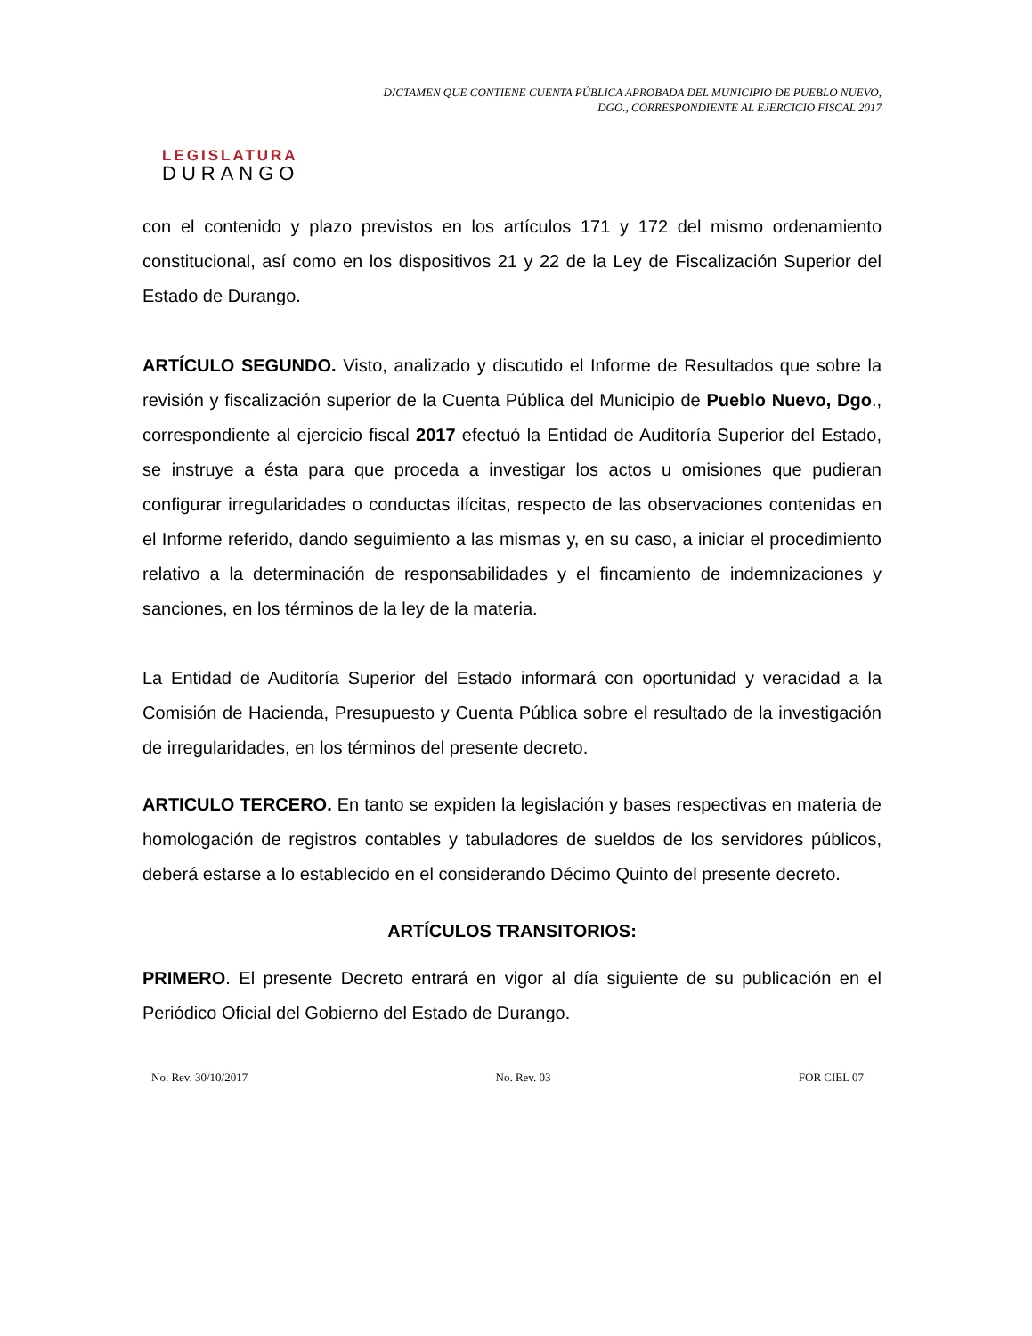LEGISLATURA
DURANGO
DICTAMEN QUE CONTIENE CUENTA PÚBLICA APROBADA DEL MUNICIPIO DE PUEBLO NUEVO, DGO., CORRESPONDIENTE AL EJERCICIO FISCAL 2017
con el contenido y plazo previstos en los artículos 171 y 172 del mismo ordenamiento constitucional, así como en los dispositivos 21 y 22 de la Ley de Fiscalización Superior del Estado de Durango.
ARTÍCULO SEGUNDO. Visto, analizado y discutido el Informe de Resultados que sobre la revisión y fiscalización superior de la Cuenta Pública del Municipio de Pueblo Nuevo, Dgo., correspondiente al ejercicio fiscal 2017 efectuó la Entidad de Auditoría Superior del Estado, se instruye a ésta para que proceda a investigar los actos u omisiones que pudieran configurar irregularidades o conductas ilícitas, respecto de las observaciones contenidas en el Informe referido, dando seguimiento a las mismas y, en su caso, a iniciar el procedimiento relativo a la determinación de responsabilidades y el fincamiento de indemnizaciones y sanciones, en los términos de la ley de la materia.
La Entidad de Auditoría Superior del Estado informará con oportunidad y veracidad a la Comisión de Hacienda, Presupuesto y Cuenta Pública sobre el resultado de la investigación de irregularidades, en los términos del presente decreto.
ARTICULO TERCERO. En tanto se expiden la legislación y bases respectivas en materia de homologación de registros contables y tabuladores de sueldos de los servidores públicos, deberá estarse a lo establecido en el considerando Décimo Quinto del presente decreto.
ARTÍCULOS TRANSITORIOS:
PRIMERO. El presente Decreto entrará en vigor al día siguiente de su publicación en el Periódico Oficial del Gobierno del Estado de Durango.
No. Rev. 30/10/2017 No. Rev. 03 FOR CIEL 07